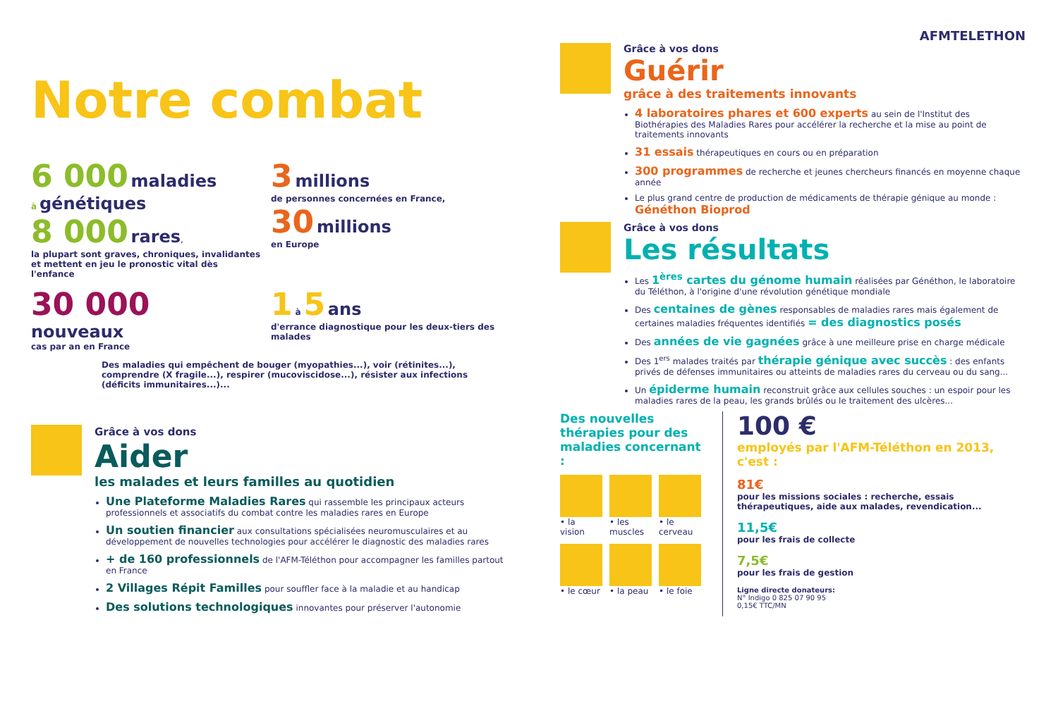Notre combat
6 000 maladies
à génétiques
8 000 rares,
la plupart sont graves, chroniques, invalidantes et mettent en jeu le pronostic vital dès l'enfance
3 millions
de personnes concernées en France,
30 millions
en Europe
30 000
nouveaux
cas par an en France
1 à 5 ans
d'errance diagnostique pour les deux-tiers des malades
Des maladies qui empêchent de bouger (myopathies...), voir (rétinites...), comprendre (X fragile...), respirer (mucoviscidose...), résister aux infections (déficits immunitaires...)...
Grâce à vos dons
Aider
les malades et leurs familles au quotidien
Une Plateforme Maladies Rares qui rassemble les principaux acteurs professionnels et associatifs du combat contre les maladies rares en Europe
Un soutien financier aux consultations spécialisées neuromusculaires et au développement de nouvelles technologies pour accélérer le diagnostic des maladies rares
+ de 160 professionnels de l'AFM-Téléthon pour accompagner les familles partout en France
2 Villages Répit Familles pour souffler face à la maladie et au handicap
Des solutions technologiques innovantes pour préserver l'autonomie
AFMTELETHON
Grâce à vos dons
Guérir
grâce à des traitements innovants
4 laboratoires phares et 600 experts au sein de l'Institut des Biothérapies des Maladies Rares pour accélérer la recherche et la mise au point de traitements innovants
31 essais thérapeutiques en cours ou en préparation
300 programmes de recherche et jeunes chercheurs financés en moyenne chaque année
Le plus grand centre de production de médicaments de thérapie génique au monde : Généthon Bioprod
Grâce à vos dons
Les résultats
Les 1<sup>ères</sup> cartes du génome humain réalisées par Généthon, le laboratoire du Téléthon, à l'origine d'une révolution génétique mondiale
Des centaines de gènes responsables de maladies rares mais également de certaines maladies fréquentes identifiés = des diagnostics posés
Des années de vie gagnées grâce à une meilleure prise en charge médicale
Des 1<sup>ers</sup> malades traités par thérapie génique avec succès : des enfants privés de défenses immunitaires ou atteints de maladies rares du cerveau ou du sang...
Un épiderme humain reconstruit grâce aux cellules souches : un espoir pour les maladies rares de la peau, les grands brûlés ou le traitement des ulcères...
Des nouvelles thérapies pour des maladies concernant :
• la vision
• les muscles
• le cerveau
• le cœur
• la peau
• le foie
100 €
employés par l'AFM-Téléthon en 2013, c'est :
81€
pour les missions sociales : recherche, essais thérapeutiques, aide aux malades, revendication...
11,5€
pour les frais de collecte
7,5€
pour les frais de gestion
Ligne directe donateurs:
N° Indigo 0 825 07 90 95
0,15€ TTC/MN